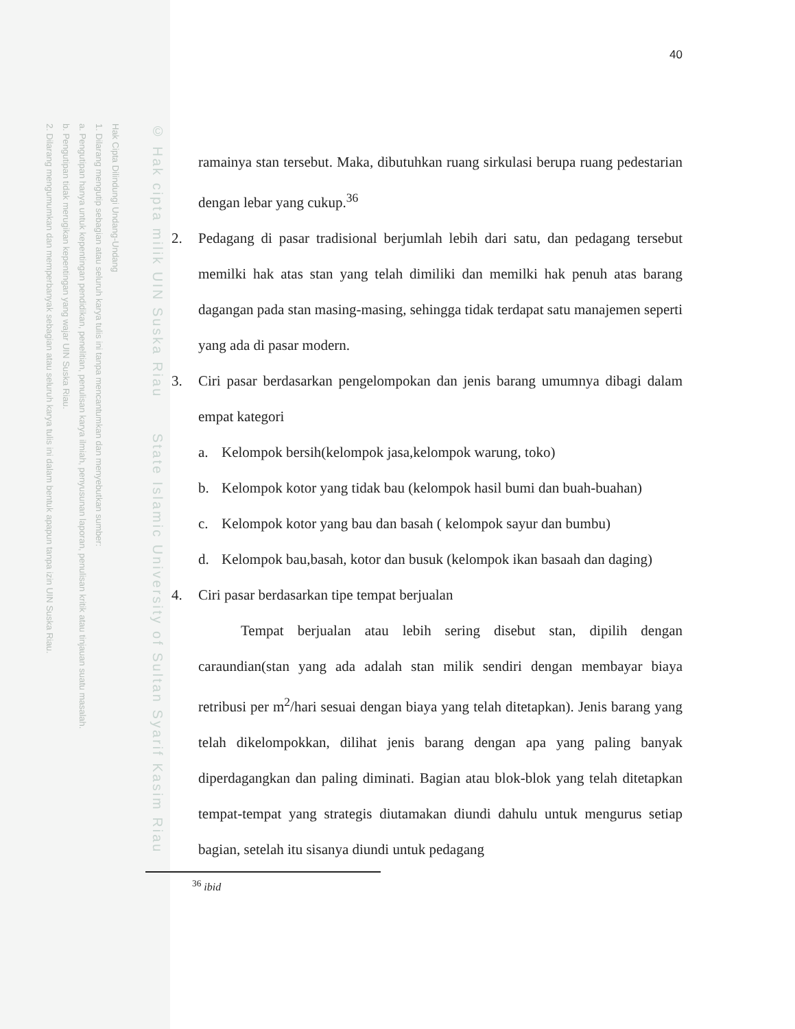Hak Cipta Dilindungi Undang-Undang
1. Dilarang mengutip sebagian atau seluruh karya tulis ini tanpa mencantumkan dan menyebutkan sumber:
a. Pengutipan hanya untuk kepentingan pendidikan, penelitian, penulisan karya ilmiah, penyusunan laporan, penulisan kritik atau tinjauan suatu masalah.
b. Pengutipan tidak merugikan kepentingan yang wajar UIN Suska Riau.
2. Dilarang mengumumkan dan memperbanyak sebagian atau seluruh karya tulis ini dalam bentuk apapun tanpa izin UIN Suska Riau.
© Hak cipta milik UIN Suska Riau State Islamic University of Sultan Syarif Kasim Riau
40
ramainya stan tersebut. Maka, dibutuhkan ruang sirkulasi berupa ruang pedestarian dengan lebar yang cukup.<sup>36</sup>
2. Pedagang di pasar tradisional berjumlah lebih dari satu, dan pedagang tersebut memilki hak atas stan yang telah dimiliki dan memilki hak penuh atas barang dagangan pada stan masing-masing, sehingga tidak terdapat satu manajemen seperti yang ada di pasar modern.
3. Ciri pasar berdasarkan pengelompokan dan jenis barang umumnya dibagi dalam empat kategori
a. Kelompok bersih(kelompok jasa,kelompok warung, toko)
b. Kelompok kotor yang tidak bau (kelompok hasil bumi dan buah-buahan)
c. Kelompok kotor yang bau dan basah ( kelompok sayur dan bumbu)
d. Kelompok bau,basah, kotor dan busuk (kelompok ikan basaah dan daging)
4. Ciri pasar berdasarkan tipe tempat berjualan
Tempat berjualan atau lebih sering disebut stan, dipilih dengan caraundian(stan yang ada adalah stan milik sendiri dengan membayar biaya retribusi per m<sup>2</sup>/hari sesuai dengan biaya yang telah ditetapkan). Jenis barang yang telah dikelompokkan, dilihat jenis barang dengan apa yang paling banyak diperdagangkan dan paling diminati. Bagian atau blok-blok yang telah ditetapkan tempat-tempat yang strategis diutamakan diundi dahulu untuk mengurus setiap bagian, setelah itu sisanya diundi untuk pedagang
<sup>36</sup> ibid